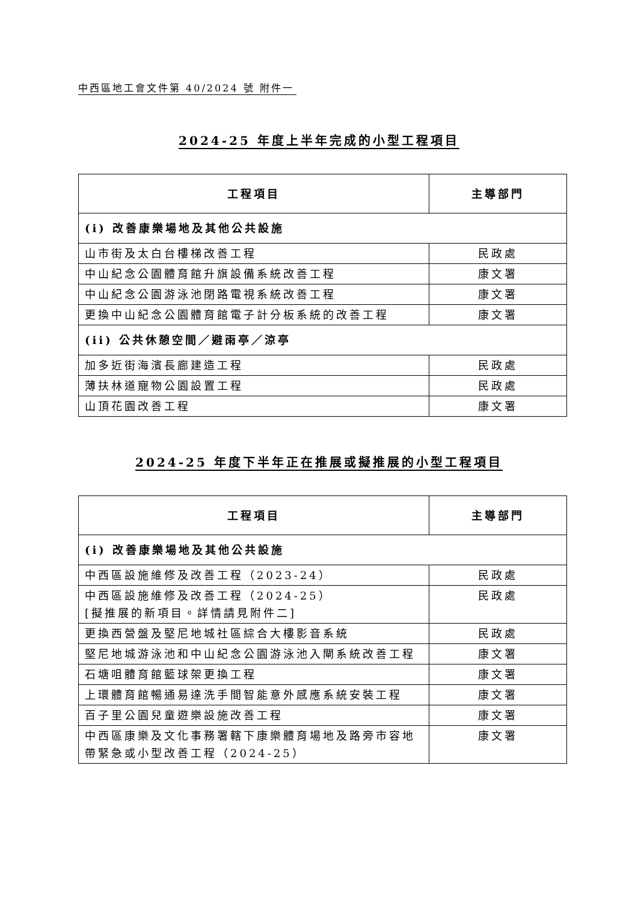中西區地工會文件第 40/2024 號 附件一
2024-25 年度上半年完成的小型工程項目
| 工程項目 | 主導部門 |
| --- | --- |
| (i) 改善康樂場地及其他公共設施 | |
| 山市街及太白台樓梯改善工程 | 民政處 |
| 中山紀念公園體育館升旗設備系統改善工程 | 康文署 |
| 中山紀念公園游泳池閉路電視系統改善工程 | 康文署 |
| 更換中山紀念公園體育館電子計分板系統的改善工程 | 康文署 |
| (ii) 公共休憩空間／避雨亭／涼亭 | |
| 加多近街海濱長廊建造工程 | 民政處 |
| 薄扶林道寵物公園設置工程 | 民政處 |
| 山頂花園改善工程 | 康文署 |
2024-25 年度下半年正在推展或擬推展的小型工程項目
| 工程項目 | 主導部門 |
| --- | --- |
| (i) 改善康樂場地及其他公共設施 | |
| 中西區設施維修及改善工程（2023-24） | 民政處 |
| 中西區設施維修及改善工程（2024-25） [擬推展的新項目。詳情請見附件二] | 民政處 |
| 更換西營盤及堅尼地城社區綜合大樓影音系統 | 民政處 |
| 堅尼地城游泳池和中山紀念公園游泳池入閘系統改善工程 | 康文署 |
| 石塘咀體育館籃球架更換工程 | 康文署 |
| 上環體育館暢通易達洗手間智能意外感應系統安裝工程 | 康文署 |
| 百子里公園兒童遊樂設施改善工程 | 康文署 |
| 中西區康樂及文化事務署轄下康樂體育場地及路旁市容地帶緊急或小型改善工程（2024-25） | 康文署 |